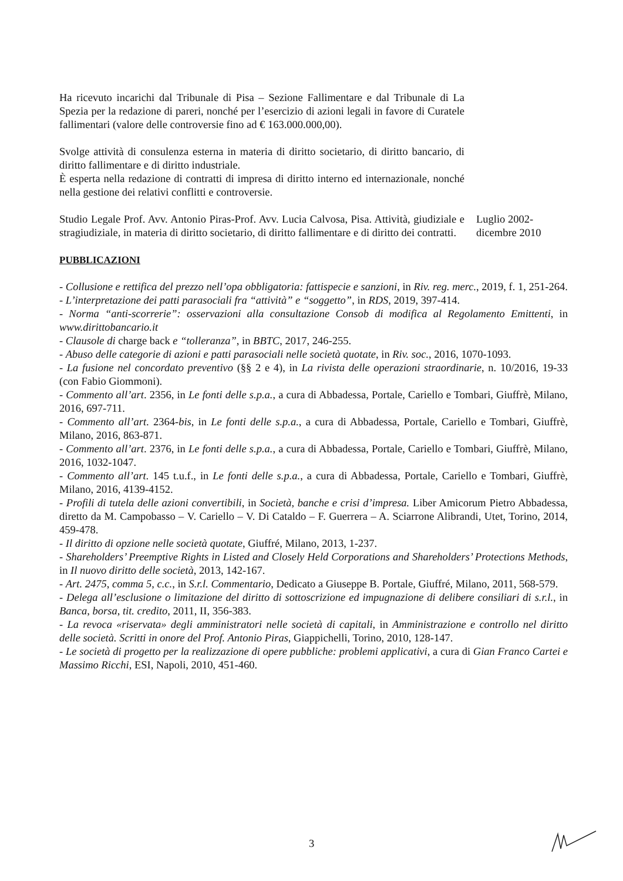Ha ricevuto incarichi dal Tribunale di Pisa – Sezione Fallimentare e dal Tribunale di La Spezia per la redazione di pareri, nonché per l’esercizio di azioni legali in favore di Curatele fallimentari (valore delle controversie fino ad € 163.000.000,00).
Svolge attività di consulenza esterna in materia di diritto societario, di diritto bancario, di diritto fallimentare e di diritto industriale.
È esperta nella redazione di contratti di impresa di diritto interno ed internazionale, nonché nella gestione dei relativi conflitti e controversie.
Studio Legale Prof. Avv. Antonio Piras-Prof. Avv. Lucia Calvosa, Pisa. Attività, giudiziale e stragiudiziale, in materia di diritto societario, di diritto fallimentare e di diritto dei contratti.
Luglio 2002- dicembre 2010
PUBBLICAZIONI
- Collusione e rettifica del prezzo nell’opa obbligatoria: fattispecie e sanzioni, in Riv. reg. merc., 2019, f. 1, 251-264.
- L’interpretazione dei patti parasociali fra “attività” e “soggetto”, in RDS, 2019, 397-414.
- Norma “anti-scorrerie”: osservazioni alla consultazione Consob di modifica al Regolamento Emittenti, in www.dirittobancario.it
- Clausole di charge back e “tolleranza”, in BBTC, 2017, 246-255.
- Abuso delle categorie di azioni e patti parasociali nelle società quotate, in Riv. soc., 2016, 1070-1093.
- La fusione nel concordato preventivo (§§ 2 e 4), in La rivista delle operazioni straordinarie, n. 10/2016, 19-33 (con Fabio Giommoni).
- Commento all’art. 2356, in Le fonti delle s.p.a., a cura di Abbadessa, Portale, Cariello e Tombari, Giuffrè, Milano, 2016, 697-711.
- Commento all’art. 2364-bis, in Le fonti delle s.p.a., a cura di Abbadessa, Portale, Cariello e Tombari, Giuffrè, Milano, 2016, 863-871.
- Commento all’art. 2376, in Le fonti delle s.p.a., a cura di Abbadessa, Portale, Cariello e Tombari, Giuffrè, Milano, 2016, 1032-1047.
- Commento all’art. 145 t.u.f., in Le fonti delle s.p.a., a cura di Abbadessa, Portale, Cariello e Tombari, Giuffrè, Milano, 2016, 4139-4152.
- Profili di tutela delle azioni convertibili, in Società, banche e crisi d’impresa. Liber Amicorum Pietro Abbadessa, diretto da M. Campobasso – V. Cariello – V. Di Cataldo – F. Guerrera – A. Sciarrone Alibrandi, Utet, Torino, 2014, 459-478.
- Il diritto di opzione nelle società quotate, Giuffré, Milano, 2013, 1-237.
- Shareholders’ Preemptive Rights in Listed and Closely Held Corporations and Shareholders’ Protections Methods, in Il nuovo diritto delle società, 2013, 142-167.
- Art. 2475, comma 5, c.c., in S.r.l. Commentario, Dedicato a Giuseppe B. Portale, Giuffré, Milano, 2011, 568-579.
- Delega all’esclusione o limitazione del diritto di sottoscrizione ed impugnazione di delibere consiliari di s.r.l., in Banca, borsa, tit. credito, 2011, II, 356-383.
- La revoca «riservata» degli amministratori nelle società di capitali, in Amministrazione e controllo nel diritto delle società. Scritti in onore del Prof. Antonio Piras, Giappichelli, Torino, 2010, 128-147.
- Le società di progetto per la realizzazione di opere pubbliche: problemi applicativi, a cura di Gian Franco Cartei e Massimo Ricchi, ESI, Napoli, 2010, 451-460.
3